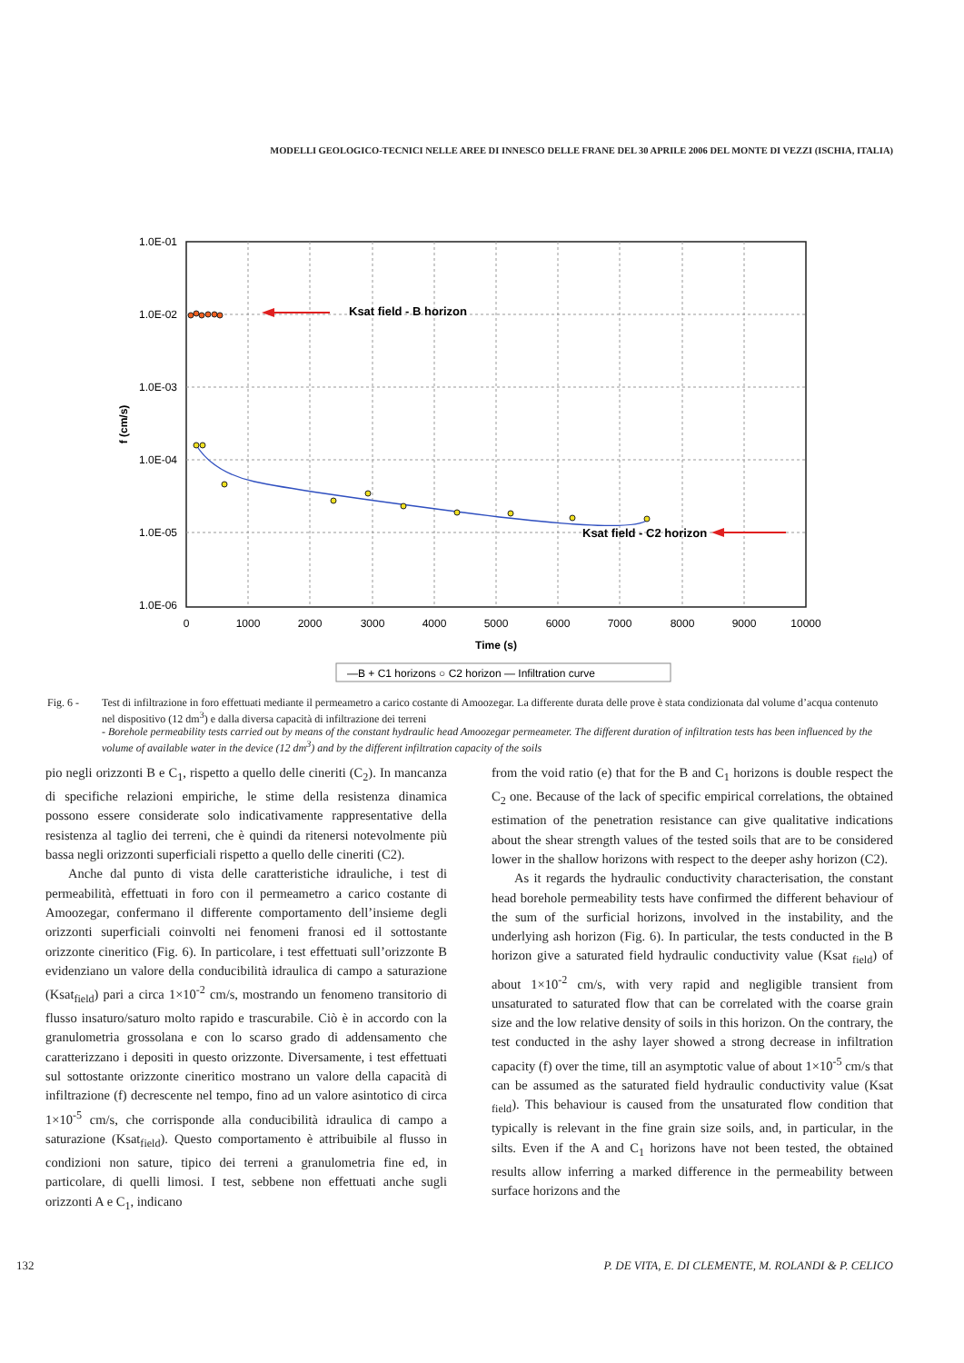MODELLI GEOLOGICO-TECNICI NELLE AREE DI INNESCO DELLE FRANE DEL 30 APRILE 2006 DEL MONTE DI VEZZI (ISCHIA, ITALIA)
1.0E-01
1.0E-02
1.0E-03
1.0E-04
1.0E-05
1.0E-06
0
1000
2000
3000
4000
5000
6000
7000
8000
9000
10000
Time (s)
f (cm/s)
Ksat field - B horizon
Ksat field - C2 horizon
—B + C1 horizons ○ C2 horizon — Infiltration curve
Fig. 6 - Test di infiltrazione in foro effettuati mediante il permeametro a carico costante di Amoozegar. La differente durata delle prove è stata condizionata dal volume d’acqua contenuto nel dispositivo (12 dm<sup>3</sup>) e dalla diversa capacità di infiltrazione dei terreni
- Borehole permeability tests carried out by means of the constant hydraulic head Amoozegar permeameter. The different duration of infiltration tests has been influenced by the volume of available water in the device (12 dm<sup>3</sup>) and by the different infiltration capacity of the soils
pio negli orizzonti B e C<sub>1</sub>, rispetto a quello delle cineriti (C<sub>2</sub>). In mancanza di specifiche relazioni empiriche, le stime della resistenza dinamica possono essere considerate solo indicativamente rappresentative della resistenza al taglio dei terreni, che è quindi da ritenersi notevolmente più bassa negli orizzonti superficiali rispetto a quello delle cineriti (C2).
Anche dal punto di vista delle caratteristiche idrauliche, i test di permeabilità, effettuati in foro con il permeametro a carico costante di Amoozegar, confermano il differente comportamento dell’insieme degli orizzonti superficiali coinvolti nei fenomeni franosi ed il sottostante orizzonte cineritico (Fig. 6). In particolare, i test effettuati sull’orizzonte B evidenziano un valore della conducibilità idraulica di campo a saturazione (Ksat<sub>field</sub>) pari a circa 1×10<sup>-2</sup> cm/s, mostrando un fenomeno transitorio di flusso insaturo/saturo molto rapido e trascurabile. Ciò è in accordo con la granulometria grossolana e con lo scarso grado di addensamento che caratterizzano i depositi in questo orizzonte. Diversamente, i test effettuati sul sottostante orizzonte cineritico mostrano un valore della capacità di infiltrazione (f) decrescente nel tempo, fino ad un valore asintotico di circa 1×10<sup>-5</sup> cm/s, che corrisponde alla conducibilità idraulica di campo a saturazione (Ksat<sub>field</sub>). Questo comportamento è attribuibile al flusso in condizioni non sature, tipico dei terreni a granulometria fine ed, in particolare, di quelli limosi. I test, sebbene non effettuati anche sugli orizzonti A e C<sub>1</sub>, indicano
from the void ratio (e) that for the B and C<sub>1</sub> horizons is double respect the C<sub>2</sub> one. Because of the lack of specific empirical correlations, the obtained estimation of the penetration resistance can give qualitative indications about the shear strength values of the tested soils that are to be considered lower in the shallow horizons with respect to the deeper ashy horizon (C2).
As it regards the hydraulic conductivity characterisation, the constant head borehole permeability tests have confirmed the different behaviour of the sum of the surficial horizons, involved in the instability, and the underlying ash horizon (Fig. 6). In particular, the tests conducted in the B horizon give a saturated field hydraulic conductivity value (Ksat <sub>field</sub>) of about 1×10<sup>-2</sup> cm/s, with very rapid and negligible transient from unsaturated to saturated flow that can be correlated with the coarse grain size and the low relative density of soils in this horizon. On the contrary, the test conducted in the ashy layer showed a strong decrease in infiltration capacity (f) over the time, till an asymptotic value of about 1×10<sup>-5</sup> cm/s that can be assumed as the saturated field hydraulic conductivity value (Ksat <sub>field</sub>). This behaviour is caused from the unsaturated flow condition that typically is relevant in the fine grain size soils, and, in particular, in the silts. Even if the A and C<sub>1</sub> horizons have not been tested, the obtained results allow inferring a marked difference in the permeability between surface horizons and the
132 P. DE VITA, E. DI CLEMENTE, M. ROLANDI & P. CELICO